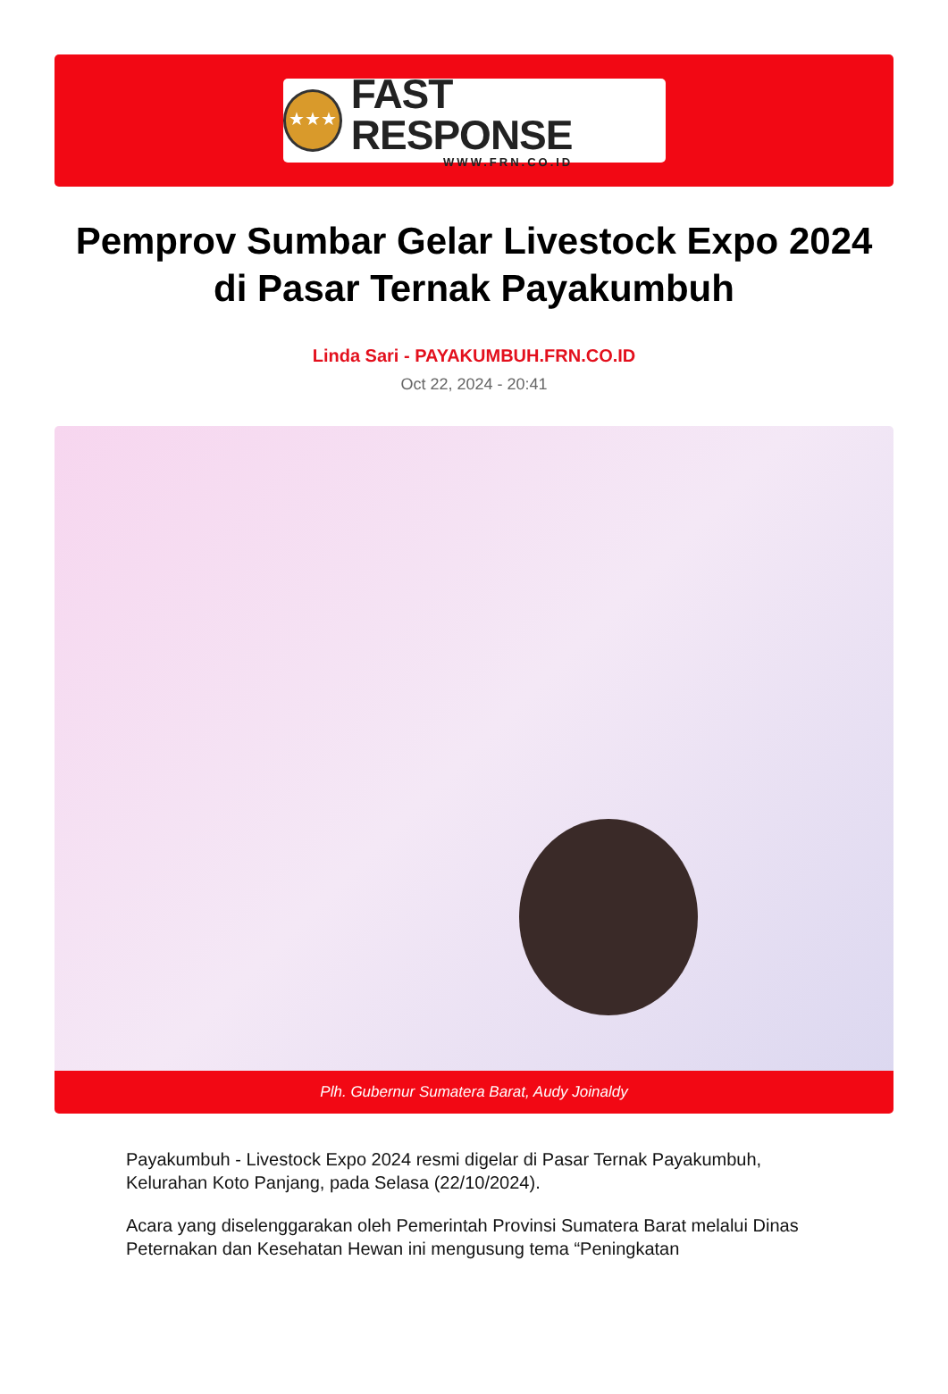★★★
FAST RESPONSE
WWW.FRN.CO.ID
Pemprov Sumbar Gelar Livestock Expo 2024 di Pasar Ternak Payakumbuh
Linda Sari - PAYAKUMBUH.FRN.CO.ID
Oct 22, 2024 - 20:41
Plh. Gubernur Sumatera Barat, Audy Joinaldy
Payakumbuh - Livestock Expo 2024 resmi digelar di Pasar Ternak Payakumbuh, Kelurahan Koto Panjang, pada Selasa (22/10/2024).
Acara yang diselenggarakan oleh Pemerintah Provinsi Sumatera Barat melalui Dinas Peternakan dan Kesehatan Hewan ini mengusung tema “Peningkatan